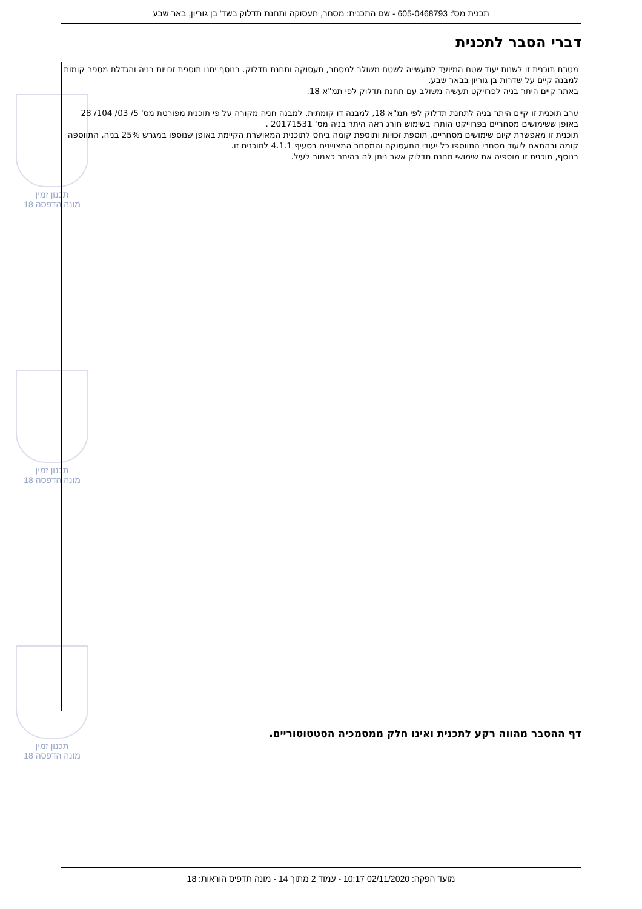תכנית מס': 605-0468793 - שם התכנית: מסחר, תעסוקה ותחנת תדלוק בשד' בן גוריון, באר שבע
דברי הסבר לתכנית
תכנון זמין
מונה הדפסה 18
תכנון זמין
מונה הדפסה 18
תכנון זמין
מונה הדפסה 18
מטרת תוכנית זו לשנות יעוד שטח המיועד לתעשייה לשטח משולב למסחר, תעסוקה ותחנת תדלוק. בנוסף יתנו תוספת זכויות בניה והגדלת מספר קומות למבנה קיים על שדרות בן גוריון בבאר שבע.
באתר קיים היתר בניה לפרויקט תעשיה משולב עם תחנת תדלוק לפי תמ"א 18.
ערב תוכנית זו קיים היתר בניה לתחנת תדלוק לפי תמ"א 18, למבנה דו קומתית, למבנה חניה מקורה על פי תוכנית מפורטת מס' 5/ 03/ 104/ 28 באופן ששימושים מסחריים בפרוייקט הותרו בשימוש חורג ראה היתר בניה מס' 20171531 .
תוכנית זו מאפשרת קיום שימושים מסחריים, תוספת זכויות ותוספת קומה ביחס לתוכנית המאושרת הקיימת באופן שנוספו במגרש 25% בניה, התווספה קומה ובהתאם ליעוד מסחרי התווספו כל יעודי התעסוקה והמסחר המצויינים בסעיף 4.1.1 לתוכנית זו.
בנוסף, תוכנית זו מוספיה את שימושי תחנת תדלוק אשר ניתן לה בהיתר כאמור לעיל.
דף ההסבר מהווה רקע לתכנית ואינו חלק ממסמכיה הסטטוטוריים.
מועד הפקה: 02/11/2020 10:17 - עמוד 2 מתוך 14 - מונה תדפיס הוראות: 18